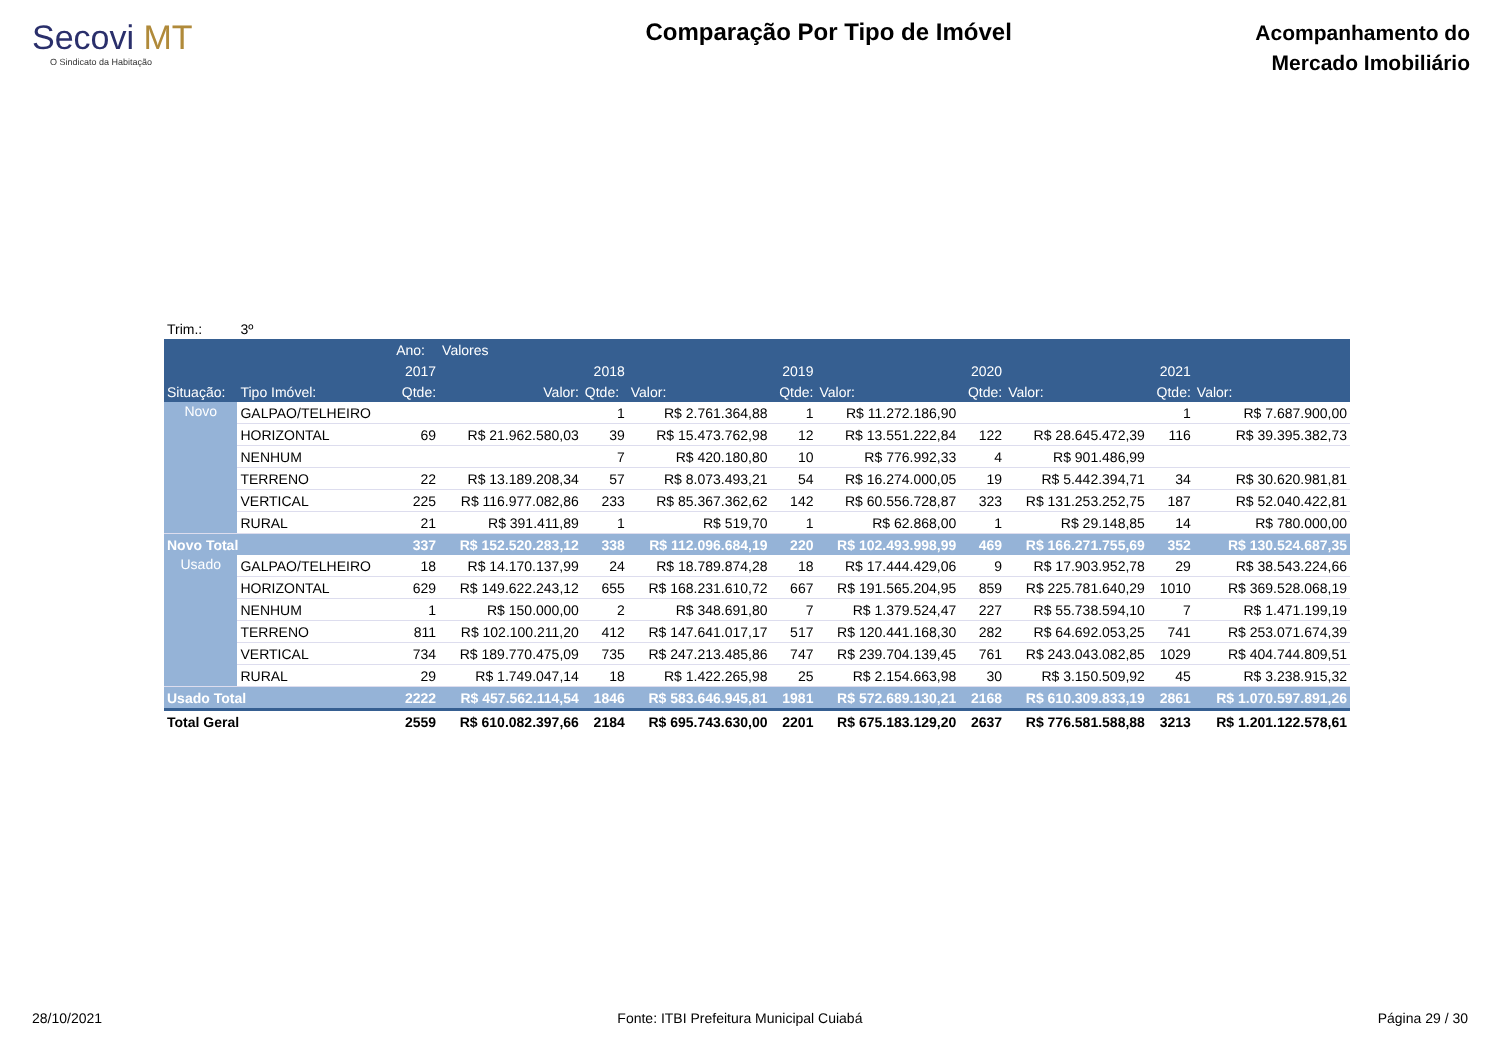Secovi MT
O Sindicato da Habitação
Comparação Por Tipo de Imóvel
Acompanhamento do
Mercado Imobiliário
| Trim.: | 3º | | | | | | | | | | |
| | | Ano: | Valores | | | | | | | | |
| | | 2017 | | 2018 | | 2019 | | 2020 | | 2021 | |
| Situação: | Tipo Imóvel: | Qtde: | Valor: | Qtde: | Valor: | Qtde: | Valor: | Qtde: | Valor: | Qtde: | Valor: |
| Novo | GALPAO/TELHEIRO | | | 1 | R$ 2.761.364,88 | 1 | R$ 11.272.186,90 | | | 1 | R$ 7.687.900,00 |
| | HORIZONTAL | 69 | R$ 21.962.580,03 | 39 | R$ 15.473.762,98 | 12 | R$ 13.551.222,84 | 122 | R$ 28.645.472,39 | 116 | R$ 39.395.382,73 |
| | NENHUM | | | 7 | R$ 420.180,80 | 10 | R$ 776.992,33 | 4 | R$ 901.486,99 | | |
| | TERRENO | 22 | R$ 13.189.208,34 | 57 | R$ 8.073.493,21 | 54 | R$ 16.274.000,05 | 19 | R$ 5.442.394,71 | 34 | R$ 30.620.981,81 |
| | VERTICAL | 225 | R$ 116.977.082,86 | 233 | R$ 85.367.362,62 | 142 | R$ 60.556.728,87 | 323 | R$ 131.253.252,75 | 187 | R$ 52.040.422,81 |
| | RURAL | 21 | R$ 391.411,89 | 1 | R$ 519,70 | 1 | R$ 62.868,00 | 1 | R$ 29.148,85 | 14 | R$ 780.000,00 |
| Novo Total | | 337 | R$ 152.520.283,12 | 338 | R$ 112.096.684,19 | 220 | R$ 102.493.998,99 | 469 | R$ 166.271.755,69 | 352 | R$ 130.524.687,35 |
| Usado | GALPAO/TELHEIRO | 18 | R$ 14.170.137,99 | 24 | R$ 18.789.874,28 | 18 | R$ 17.444.429,06 | 9 | R$ 17.903.952,78 | 29 | R$ 38.543.224,66 |
| | HORIZONTAL | 629 | R$ 149.622.243,12 | 655 | R$ 168.231.610,72 | 667 | R$ 191.565.204,95 | 859 | R$ 225.781.640,29 | 1010 | R$ 369.528.068,19 |
| | NENHUM | 1 | R$ 150.000,00 | 2 | R$ 348.691,80 | 7 | R$ 1.379.524,47 | 227 | R$ 55.738.594,10 | 7 | R$ 1.471.199,19 |
| | TERRENO | 811 | R$ 102.100.211,20 | 412 | R$ 147.641.017,17 | 517 | R$ 120.441.168,30 | 282 | R$ 64.692.053,25 | 741 | R$ 253.071.674,39 |
| | VERTICAL | 734 | R$ 189.770.475,09 | 735 | R$ 247.213.485,86 | 747 | R$ 239.704.139,45 | 761 | R$ 243.043.082,85 | 1029 | R$ 404.744.809,51 |
| | RURAL | 29 | R$ 1.749.047,14 | 18 | R$ 1.422.265,98 | 25 | R$ 2.154.663,98 | 30 | R$ 3.150.509,92 | 45 | R$ 3.238.915,32 |
| Usado Total | | 2222 | R$ 457.562.114,54 | 1846 | R$ 583.646.945,81 | 1981 | R$ 572.689.130,21 | 2168 | R$ 610.309.833,19 | 2861 | R$ 1.070.597.891,26 |
| Total Geral | | 2559 | R$ 610.082.397,66 | 2184 | R$ 695.743.630,00 | 2201 | R$ 675.183.129,20 | 2637 | R$ 776.581.588,88 | 3213 | R$ 1.201.122.578,61 |
28/10/2021 Fonte: ITBI Prefeitura Municipal Cuiabá Página 29 / 30